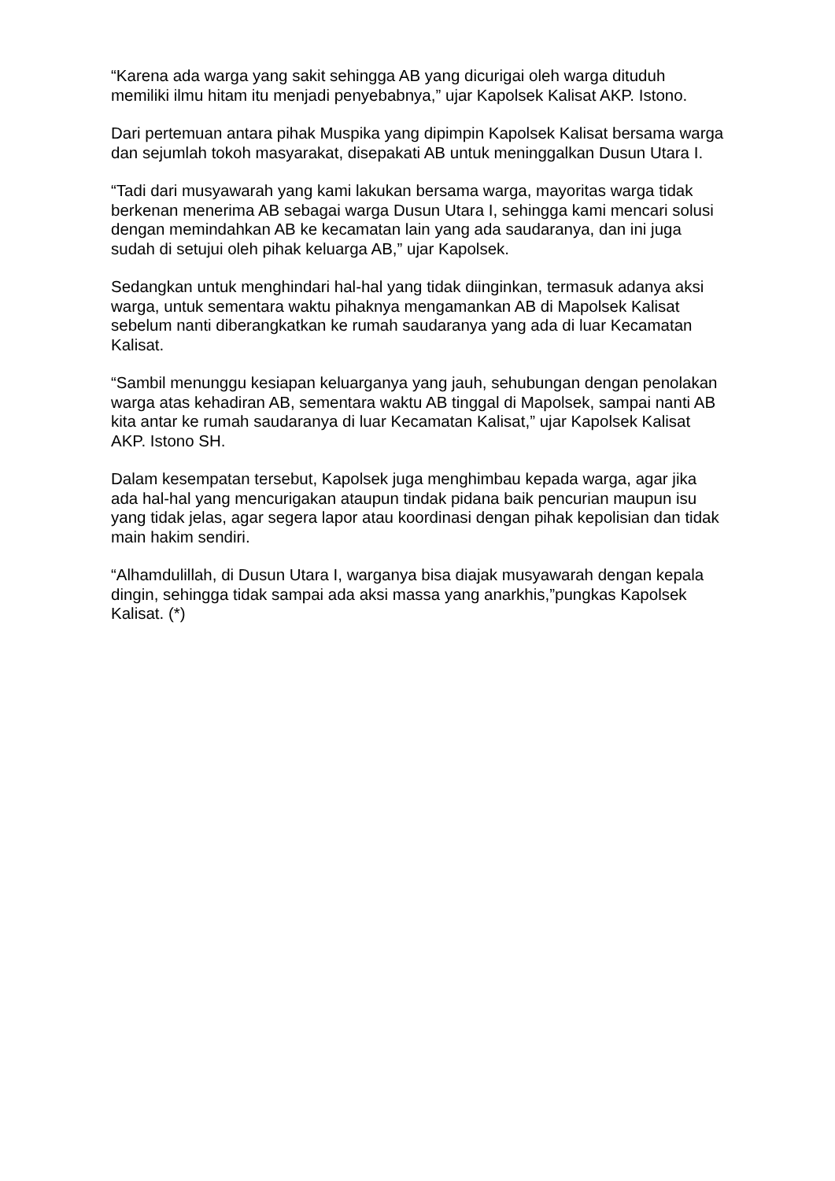“Karena ada warga yang sakit sehingga AB yang dicurigai oleh warga dituduh memiliki ilmu hitam itu menjadi penyebabnya,” ujar Kapolsek Kalisat AKP. Istono.
Dari pertemuan antara pihak Muspika yang dipimpin Kapolsek Kalisat bersama warga dan sejumlah tokoh masyarakat, disepakati AB untuk meninggalkan Dusun Utara I.
“Tadi dari musyawarah yang kami lakukan bersama warga, mayoritas warga tidak berkenan menerima AB sebagai warga Dusun Utara I, sehingga kami mencari solusi dengan memindahkan AB ke kecamatan lain yang ada saudaranya, dan ini juga sudah di setujui oleh pihak keluarga AB,” ujar Kapolsek.
Sedangkan untuk menghindari hal-hal yang tidak diinginkan, termasuk adanya aksi warga, untuk sementara waktu pihaknya mengamankan AB di Mapolsek Kalisat sebelum nanti diberangkatkan ke rumah saudaranya yang ada di luar Kecamatan Kalisat.
“Sambil menunggu kesiapan keluarganya yang jauh, sehubungan dengan penolakan warga atas kehadiran AB, sementara waktu AB tinggal di Mapolsek, sampai nanti AB kita antar ke rumah saudaranya di luar Kecamatan Kalisat,” ujar Kapolsek Kalisat AKP. Istono SH.
Dalam kesempatan tersebut, Kapolsek juga menghimbau kepada warga, agar jika ada hal-hal yang mencurigakan ataupun tindak pidana baik pencurian maupun isu yang tidak jelas, agar segera lapor atau koordinasi dengan pihak kepolisian dan tidak main hakim sendiri.
“Alhamdulillah, di Dusun Utara I, warganya bisa diajak musyawarah dengan kepala dingin, sehingga tidak sampai ada aksi massa yang anarkhis,”pungkas Kapolsek Kalisat. (*)